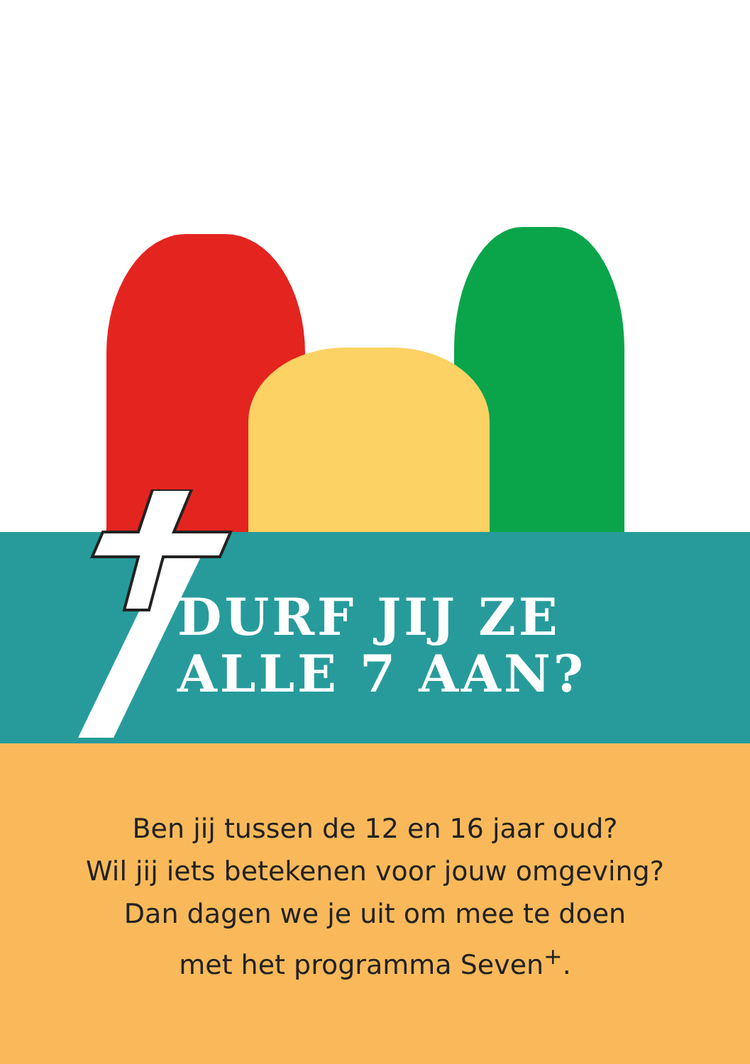DURF JIJ ZE
ALLE 7 AAN?
Ben jij tussen de 12 en 16 jaar oud?
Wil jij iets betekenen voor jouw omgeving?
Dan dagen we je uit om mee te doen
met het programma Seven<sup>+</sup>.